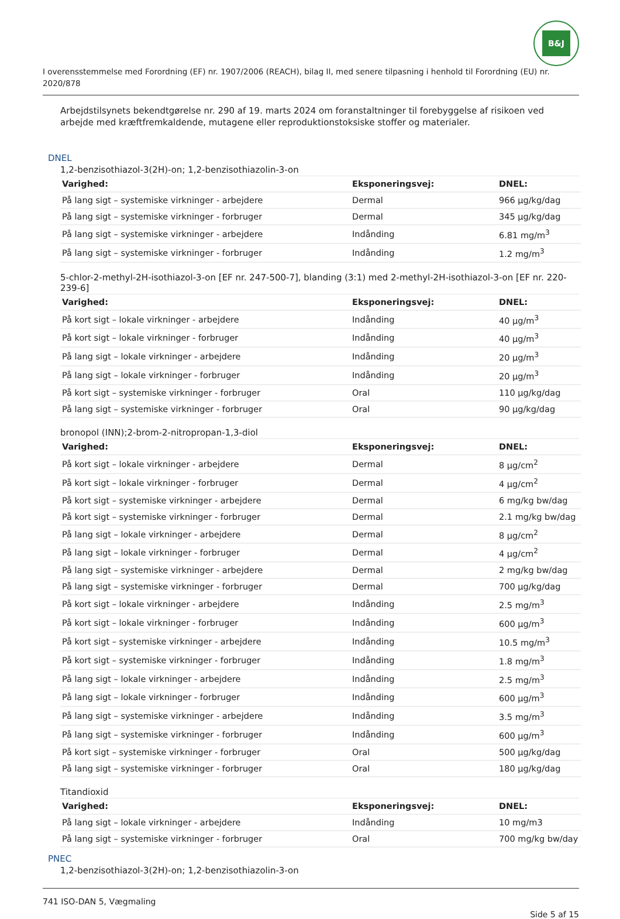B&J
I overensstemmelse med Forordning (EF) nr. 1907/2006 (REACH), bilag II, med senere tilpasning i henhold til Forordning (EU) nr. 2020/878
Arbejdstilsynets bekendtgørelse nr. 290 af 19. marts 2024 om foranstaltninger til forebyggelse af risikoen ved arbejde med kræftfremkaldende, mutagene eller reproduktionstoksiske stoffer og materialer.
DNEL
1,2-benzisothiazol-3(2H)-on; 1,2-benzisothiazolin-3-on
| Varighed: | Eksponeringsvej: | DNEL: |
| --- | --- | --- |
| På lang sigt – systemiske virkninger - arbejdere | Dermal | 966 µg/kg/dag |
| På lang sigt – systemiske virkninger - forbruger | Dermal | 345 µg/kg/dag |
| På lang sigt – systemiske virkninger - arbejdere | Indånding | 6.81 mg/m<sup>3</sup> |
| På lang sigt – systemiske virkninger - forbruger | Indånding | 1.2 mg/m<sup>3</sup> |
5-chlor-2-methyl-2H-isothiazol-3-on [EF nr. 247-500-7], blanding (3:1) med 2-methyl-2H-isothiazol-3-on [EF nr. 220-239-6]
| Varighed: | Eksponeringsvej: | DNEL: |
| --- | --- | --- |
| På kort sigt – lokale virkninger - arbejdere | Indånding | 40 µg/m<sup>3</sup> |
| På kort sigt – lokale virkninger - forbruger | Indånding | 40 µg/m<sup>3</sup> |
| På lang sigt – lokale virkninger - arbejdere | Indånding | 20 µg/m<sup>3</sup> |
| På lang sigt – lokale virkninger - forbruger | Indånding | 20 µg/m<sup>3</sup> |
| På kort sigt – systemiske virkninger - forbruger | Oral | 110 µg/kg/dag |
| På lang sigt – systemiske virkninger - forbruger | Oral | 90 µg/kg/dag |
bronopol (INN);2-brom-2-nitropropan-1,3-diol
| Varighed: | Eksponeringsvej: | DNEL: |
| --- | --- | --- |
| På kort sigt – lokale virkninger - arbejdere | Dermal | 8 µg/cm<sup>2</sup> |
| På kort sigt – lokale virkninger - forbruger | Dermal | 4 µg/cm<sup>2</sup> |
| På kort sigt – systemiske virkninger - arbejdere | Dermal | 6 mg/kg bw/dag |
| På kort sigt – systemiske virkninger - forbruger | Dermal | 2.1 mg/kg bw/dag |
| På lang sigt – lokale virkninger - arbejdere | Dermal | 8 µg/cm<sup>2</sup> |
| På lang sigt – lokale virkninger - forbruger | Dermal | 4 µg/cm<sup>2</sup> |
| På lang sigt – systemiske virkninger - arbejdere | Dermal | 2 mg/kg bw/dag |
| På lang sigt – systemiske virkninger - forbruger | Dermal | 700 µg/kg/dag |
| På kort sigt – lokale virkninger - arbejdere | Indånding | 2.5 mg/m<sup>3</sup> |
| På kort sigt – lokale virkninger - forbruger | Indånding | 600 µg/m<sup>3</sup> |
| På kort sigt – systemiske virkninger - arbejdere | Indånding | 10.5 mg/m<sup>3</sup> |
| På kort sigt – systemiske virkninger - forbruger | Indånding | 1.8 mg/m<sup>3</sup> |
| På lang sigt – lokale virkninger - arbejdere | Indånding | 2.5 mg/m<sup>3</sup> |
| På lang sigt – lokale virkninger - forbruger | Indånding | 600 µg/m<sup>3</sup> |
| På lang sigt – systemiske virkninger - arbejdere | Indånding | 3.5 mg/m<sup>3</sup> |
| På lang sigt – systemiske virkninger - forbruger | Indånding | 600 µg/m<sup>3</sup> |
| På kort sigt – systemiske virkninger - forbruger | Oral | 500 µg/kg/dag |
| På lang sigt – systemiske virkninger - forbruger | Oral | 180 µg/kg/dag |
Titandioxid
| Varighed: | Eksponeringsvej: | DNEL: |
| --- | --- | --- |
| På lang sigt – lokale virkninger - arbejdere | Indånding | 10 mg/m3 |
| På lang sigt – systemiske virkninger - forbruger | Oral | 700 mg/kg bw/day |
PNEC
1,2-benzisothiazol-3(2H)-on; 1,2-benzisothiazolin-3-on
741 ISO-DAN 5, Vægmaling
Side 5 af 15